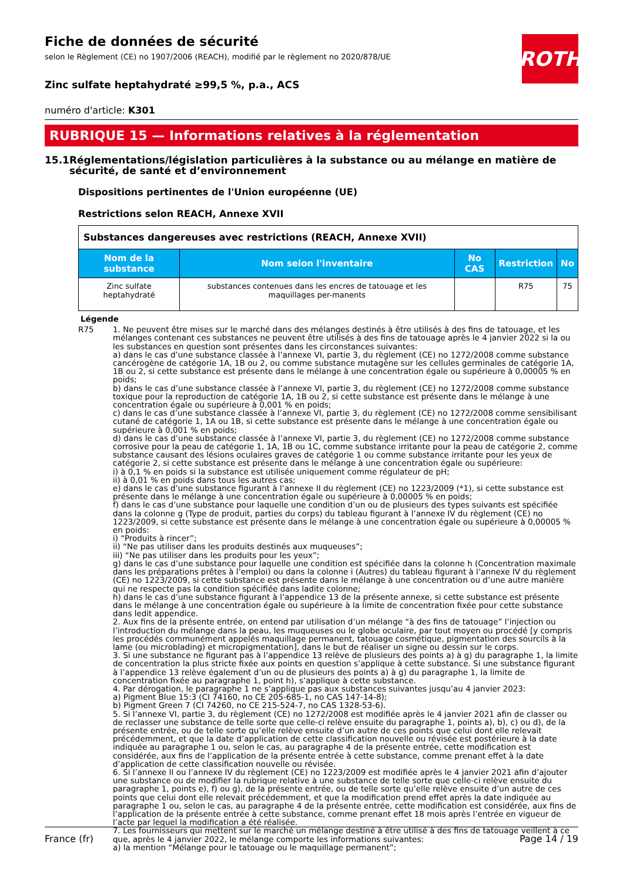Fiche de données de sécurité
selon le Règlement (CE) no 1907/2006 (REACH), modifié par le règlement no 2020/878/UE
ROTH
Zinc sulfate heptahydraté ≥99,5 %, p.a., ACS
numéro d'article: K301
RUBRIQUE 15 — Informations relatives à la réglementation
15.1 Réglementations/législation particulières à la substance ou au mélange en matière de sécurité, de santé et d’environnement
Dispositions pertinentes de l'Union européenne (UE)
Restrictions selon REACH, Annexe XVII
| Substances dangereuses avec restrictions (REACH, Annexe XVII) | | | | |
| --- | --- | --- | --- | --- |
| Nom de la substance | Nom selon l'inventaire | No CAS | Restriction | No |
| Zinc sulfate heptahydraté | substances contenues dans les encres de tatouage et les maquillages per-manents | | R75 | 75 |
Légende
R75 1. Ne peuvent être mises sur le marché dans des mélanges destinés à être utilisés à des fins de tatouage, et les mélanges contenant ces substances ne peuvent être utilisés à des fins de tatouage après le 4 janvier 2022 si la ou les substances en question sont présentes dans les circonstances suivantes:
a) dans le cas d’une substance classée à l’annexe VI, partie 3, du règlement (CE) no 1272/2008 comme substance cancérogène de catégorie 1A, 1B ou 2, ou comme substance mutagène sur les cellules germinales de catégorie 1A, 1B ou 2, si cette substance est présente dans le mélange à une concentration égale ou supérieure à 0,00005 % en poids;
b) dans le cas d’une substance classée à l’annexe VI, partie 3, du règlement (CE) no 1272/2008 comme substance toxique pour la reproduction de catégorie 1A, 1B ou 2, si cette substance est présente dans le mélange à une concentration égale ou supérieure à 0,001 % en poids;
c) dans le cas d’une substance classée à l’annexe VI, partie 3, du règlement (CE) no 1272/2008 comme sensibilisant cutané de catégorie 1, 1A ou 1B, si cette substance est présente dans le mélange à une concentration égale ou supérieure à 0,001 % en poids;
d) dans le cas d’une substance classée à l’annexe VI, partie 3, du règlement (CE) no 1272/2008 comme substance corrosive pour la peau de catégorie 1, 1A, 1B ou 1C, comme substance irritante pour la peau de catégorie 2, comme substance causant des lésions oculaires graves de catégorie 1 ou comme substance irritante pour les yeux de catégorie 2, si cette substance est présente dans le mélange à une concentration égale ou supérieure:
i) à 0,1 % en poids si la substance est utilisée uniquement comme régulateur de pH;
ii) à 0,01 % en poids dans tous les autres cas;
e) dans le cas d’une substance figurant à l’annexe II du règlement (CE) no 1223/2009 (*1), si cette substance est présente dans le mélange à une concentration égale ou supérieure à 0,00005 % en poids;
f) dans le cas d’une substance pour laquelle une condition d’un ou de plusieurs des types suivants est spécifiée dans la colonne g (Type de produit, parties du corps) du tableau figurant à l’annexe IV du règlement (CE) no 1223/2009, si cette substance est présente dans le mélange à une concentration égale ou supérieure à 0,00005 % en poids:
i) “Produits à rincer”;
ii) “Ne pas utiliser dans les produits destinés aux muqueuses”;
iii) “Ne pas utiliser dans les produits pour les yeux”;
g) dans le cas d’une substance pour laquelle une condition est spécifiée dans la colonne h (Concentration maximale dans les préparations prêtes à l’emploi) ou dans la colonne i (Autres) du tableau figurant à l’annexe IV du règlement (CE) no 1223/2009, si cette substance est présente dans le mélange à une concentration ou d’une autre manière qui ne respecte pas la condition spécifiée dans ladite colonne;
h) dans le cas d’une substance figurant à l’appendice 13 de la présente annexe, si cette substance est présente dans le mélange à une concentration égale ou supérieure à la limite de concentration fixée pour cette substance dans ledit appendice.
2. Aux fins de la présente entrée, on entend par utilisation d’un mélange “à des fins de tatouage” l’injection ou l’introduction du mélange dans la peau, les muqueuses ou le globe oculaire, par tout moyen ou procédé [y compris les procédés communément appelés maquillage permanent, tatouage cosmétique, pigmentation des sourcils à la lame (ou microblading) et micropigmentation], dans le but de réaliser un signe ou dessin sur le corps.
3. Si une substance ne figurant pas à l’appendice 13 relève de plusieurs des points a) à g) du paragraphe 1, la limite de concentration la plus stricte fixée aux points en question s’applique à cette substance. Si une substance figurant à l’appendice 13 relève également d’un ou de plusieurs des points a) à g) du paragraphe 1, la limite de concentration fixée au paragraphe 1, point h), s’applique à cette substance.
4. Par dérogation, le paragraphe 1 ne s’applique pas aux substances suivantes jusqu’au 4 janvier 2023:
a) Pigment Blue 15:3 (CI 74160, no CE 205-685-1, no CAS 147-14-8);
b) Pigment Green 7 (CI 74260, no CE 215-524-7, no CAS 1328-53-6).
5. Si l’annexe VI, partie 3, du règlement (CE) no 1272/2008 est modifiée après le 4 janvier 2021 afin de classer ou de reclasser une substance de telle sorte que celle-ci relève ensuite du paragraphe 1, points a), b), c) ou d), de la présente entrée, ou de telle sorte qu’elle relève ensuite d’un autre de ces points que celui dont elle relevait précédemment, et que la date d’application de cette classification nouvelle ou révisée est postérieure à la date indiquée au paragraphe 1 ou, selon le cas, au paragraphe 4 de la présente entrée, cette modification est considérée, aux fins de l’application de la présente entrée à cette substance, comme prenant effet à la date d’application de cette classification nouvelle ou révisée.
6. Si l’annexe II ou l’annexe IV du règlement (CE) no 1223/2009 est modifiée après le 4 janvier 2021 afin d’ajouter une substance ou de modifier la rubrique relative à une substance de telle sorte que celle-ci relève ensuite du paragraphe 1, points e), f) ou g), de la présente entrée, ou de telle sorte qu’elle relève ensuite d’un autre de ces points que celui dont elle relevait précédemment, et que la modification prend effet après la date indiquée au paragraphe 1 ou, selon le cas, au paragraphe 4 de la présente entrée, cette modification est considérée, aux fins de l’application de la présente entrée à cette substance, comme prenant effet 18 mois après l’entrée en vigueur de l’acte par lequel la modification a été réalisée.
7. Les fournisseurs qui mettent sur le marché un mélange destiné à être utilisé à des fins de tatouage veillent à ce que, après le 4 janvier 2022, le mélange comporte les informations suivantes:
a) la mention “Mélange pour le tatouage ou le maquillage permanent”;
France (fr) Page 14 / 19